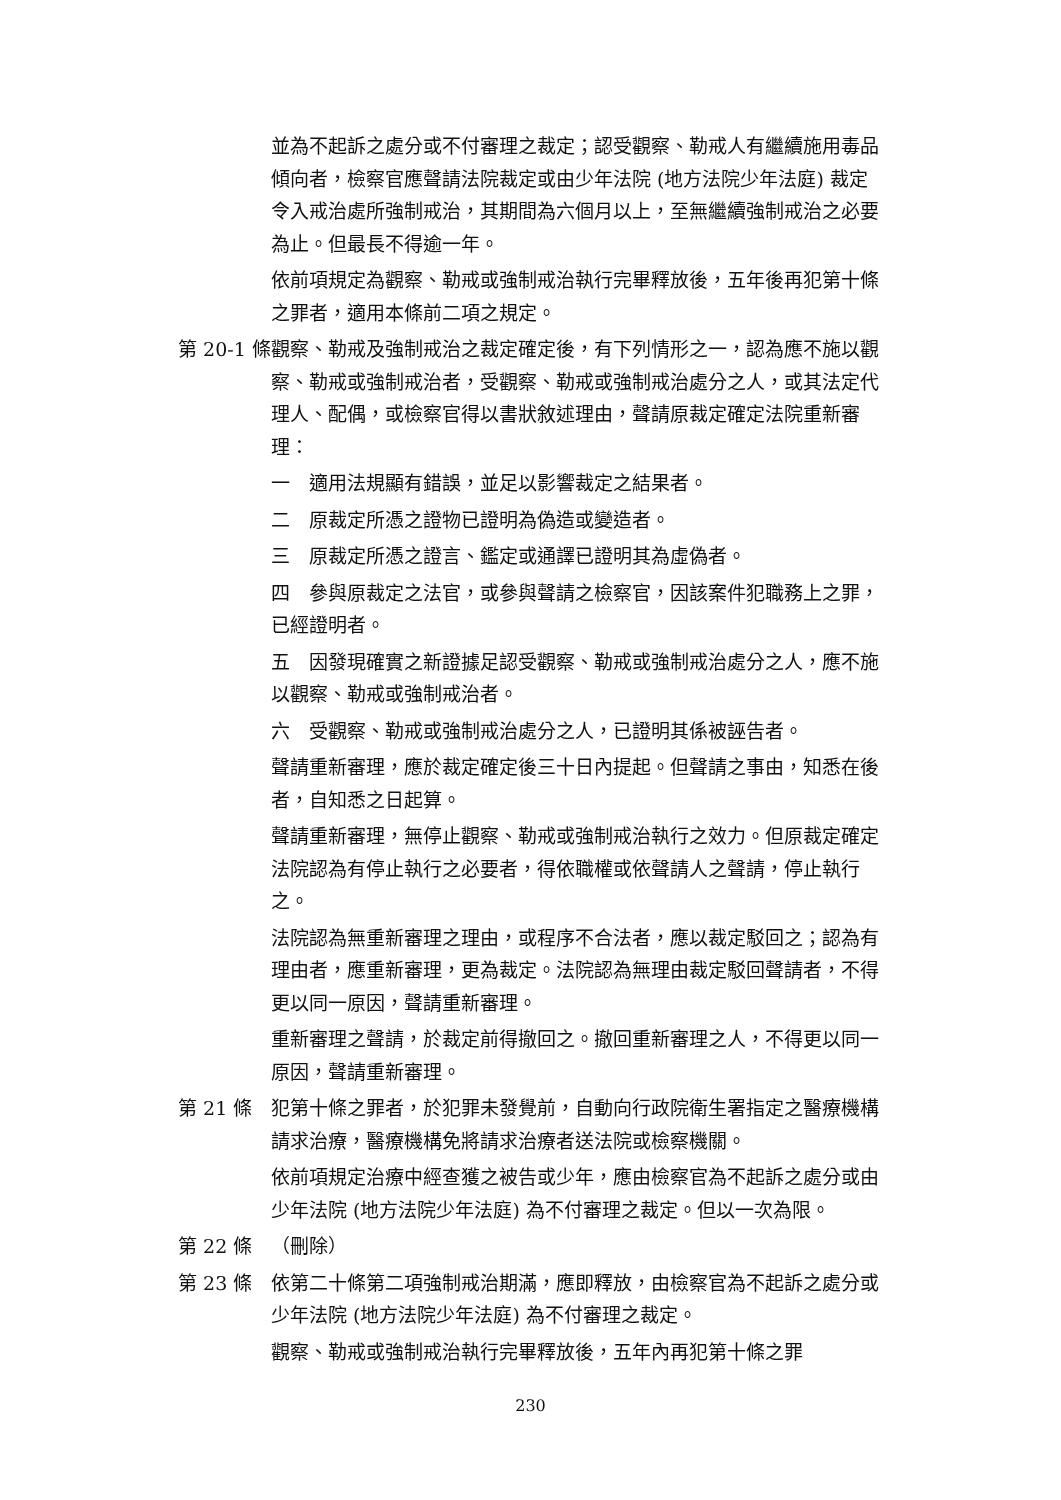並為不起訴之處分或不付審理之裁定；認受觀察、勒戒人有繼續施用毒品傾向者，檢察官應聲請法院裁定或由少年法院 (地方法院少年法庭) 裁定令入戒治處所強制戒治，其期間為六個月以上，至無繼續強制戒治之必要為止。但最長不得逾一年。
依前項規定為觀察、勒戒或強制戒治執行完畢釋放後，五年後再犯第十條之罪者，適用本條前二項之規定。
第 20-1 條
觀察、勒戒及強制戒治之裁定確定後，有下列情形之一，認為應不施以觀察、勒戒或強制戒治者，受觀察、勒戒或強制戒治處分之人，或其法定代理人、配偶，或檢察官得以書狀敘述理由，聲請原裁定確定法院重新審理：
一　適用法規顯有錯誤，並足以影響裁定之結果者。
二　原裁定所憑之證物已證明為偽造或變造者。
三　原裁定所憑之證言、鑑定或通譯已證明其為虛偽者。
四　參與原裁定之法官，或參與聲請之檢察官，因該案件犯職務上之罪，已經證明者。
五　因發現確實之新證據足認受觀察、勒戒或強制戒治處分之人，應不施以觀察、勒戒或強制戒治者。
六　受觀察、勒戒或強制戒治處分之人，已證明其係被誣告者。
聲請重新審理，應於裁定確定後三十日內提起。但聲請之事由，知悉在後者，自知悉之日起算。
聲請重新審理，無停止觀察、勒戒或強制戒治執行之效力。但原裁定確定法院認為有停止執行之必要者，得依職權或依聲請人之聲請，停止執行之。
法院認為無重新審理之理由，或程序不合法者，應以裁定駁回之；認為有理由者，應重新審理，更為裁定。法院認為無理由裁定駁回聲請者，不得更以同一原因，聲請重新審理。
重新審理之聲請，於裁定前得撤回之。撤回重新審理之人，不得更以同一原因，聲請重新審理。
第 21 條 犯第十條之罪者，於犯罪未發覺前，自動向行政院衛生署指定之醫療機構請求治療，醫療機構免將請求治療者送法院或檢察機關。
依前項規定治療中經查獲之被告或少年，應由檢察官為不起訴之處分或由少年法院 (地方法院少年法庭) 為不付審理之裁定。但以一次為限。
第 22 條 （刪除）
第 23 條 依第二十條第二項強制戒治期滿，應即釋放，由檢察官為不起訴之處分或少年法院 (地方法院少年法庭) 為不付審理之裁定。
觀察、勒戒或強制戒治執行完畢釋放後，五年內再犯第十條之罪
230